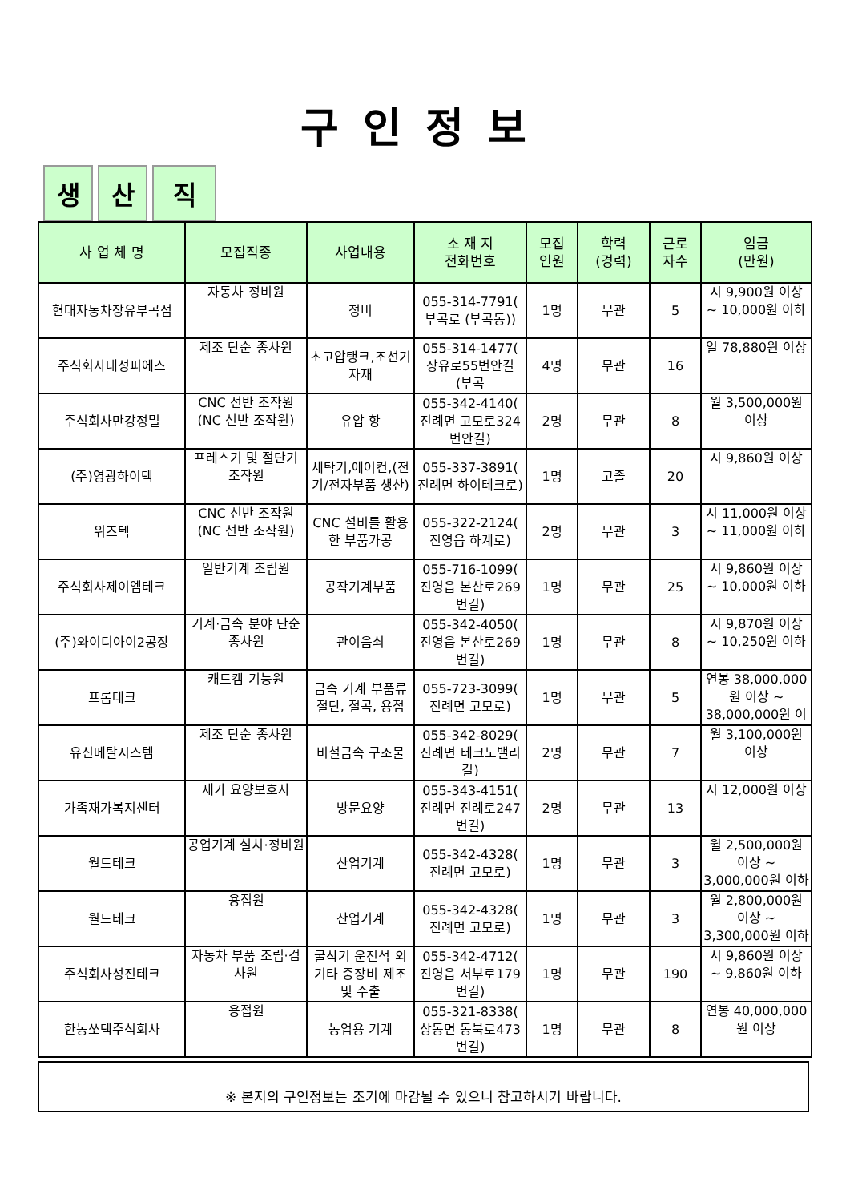구인정보
생 산 직
| 사 업 체 명 | 모집직종 | 사업내용 | 소 재 지 전화번호 | 모집 인원 | 학력 (경력) | 근로 자수 | 임금 (만원) |
| --- | --- | --- | --- | --- | --- | --- | --- |
| 현대자동차장유부곡점 | 자동차 정비원 | 정비 | 055-314-7791( 부곡로 (부곡동)) | 1명 | 무관 | 5 | 시 9,900원 이상 ~ 10,000원 이하 |
| 주식회사대성피에스 | 제조 단순 종사원 | 초고압탱크,조선기자재 | 055-314-1477( 장유로55번안길 (부곡 | 4명 | 무관 | 16 | 일 78,880원 이상 |
| 주식회사만강정밀 | CNC 선반 조작원(NC 선반 조작원) | 유압 항 | 055-342-4140( 진례면 고모로324번안길) | 2명 | 무관 | 8 | 월 3,500,000원 이상 |
| (주)영광하이텍 | 프레스기 및 절단기 조작원 | 세탁기,에어컨,(전기/전자부품 생산) | 055-337-3891( 진례면 하이테크로) | 1명 | 고졸 | 20 | 시 9,860원 이상 |
| 위즈텍 | CNC 선반 조작원(NC 선반 조작원) | CNC 설비를 활용한 부품가공 | 055-322-2124( 진영읍 하계로) | 2명 | 무관 | 3 | 시 11,000원 이상 ~ 11,000원 이하 |
| 주식회사제이엠테크 | 일반기계 조립원 | 공작기계부품 | 055-716-1099( 진영읍 본산로269번길) | 1명 | 무관 | 25 | 시 9,860원 이상 ~ 10,000원 이하 |
| (주)와이디아이2공장 | 기계·금속 분야 단순 종사원 | 관이음쇠 | 055-342-4050( 진영읍 본산로269번길) | 1명 | 무관 | 8 | 시 9,870원 이상 ~ 10,250원 이하 |
| 프롬테크 | 캐드캠 기능원 | 금속 기계 부품류 절단, 절곡, 용접 | 055-723-3099( 진례면 고모로) | 1명 | 무관 | 5 | 연봉 38,000,000원 이상 ~ 38,000,000원 이 |
| 유신메탈시스템 | 제조 단순 종사원 | 비철금속 구조물 | 055-342-8029( 진례면 테크노밸리길) | 2명 | 무관 | 7 | 월 3,100,000원 이상 |
| 가족재가복지센터 | 재가 요양보호사 | 방문요양 | 055-343-4151( 진례면 진례로247번길) | 2명 | 무관 | 13 | 시 12,000원 이상 |
| 월드테크 | 공업기계 설치·정비원 | 산업기계 | 055-342-4328( 진례면 고모로) | 1명 | 무관 | 3 | 월 2,500,000원 이상 ~ 3,000,000원 이하 |
| 월드테크 | 용접원 | 산업기계 | 055-342-4328( 진례면 고모로) | 1명 | 무관 | 3 | 월 2,800,000원 이상 ~ 3,300,000원 이하 |
| 주식회사성진테크 | 자동차 부품 조립·검사원 | 굴삭기 운전석 외 기타 중장비 제조 및 수출 | 055-342-4712( 진영읍 서부로179번길) | 1명 | 무관 | 190 | 시 9,860원 이상 ~ 9,860원 이하 |
| 한농쏘텍주식회사 | 용접원 | 농업용 기계 | 055-321-8338( 상동면 동북로473번길) | 1명 | 무관 | 8 | 연봉 40,000,000원 이상 |
※ 본지의 구인정보는 조기에 마감될 수 있으니 참고하시기 바랍니다.